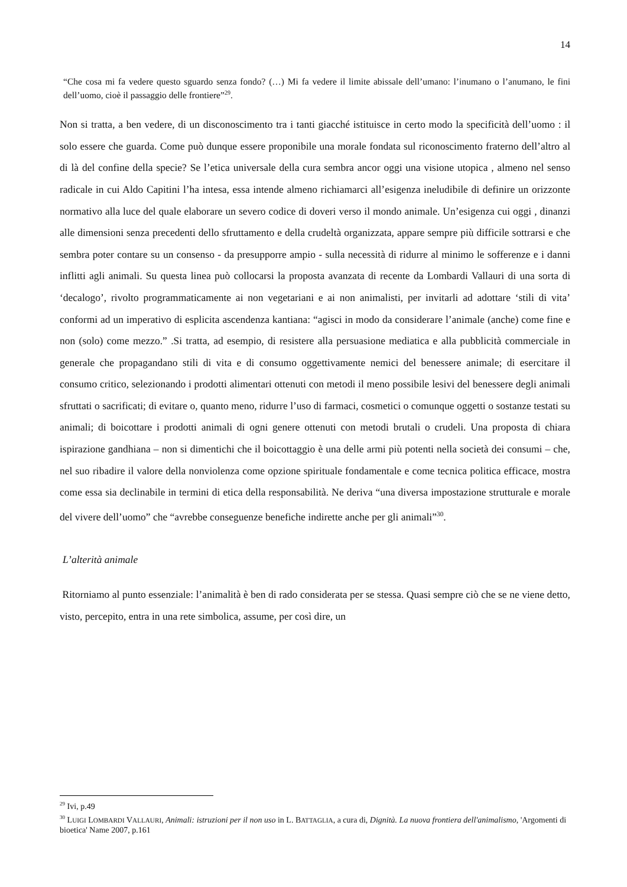14
“Che cosa mi fa vedere questo sguardo senza fondo? (…) Mi fa vedere il limite abissale dell’umano: l’inumano o l’anumano, le fini dell’uomo, cioè il passaggio delle frontiere”<sup>29</sup>.
Non si tratta, a ben vedere, di un disconoscimento tra i tanti giacché istituisce in certo modo la specificità dell’uomo : il solo essere che guarda. Come può dunque essere proponibile una morale fondata sul riconoscimento fraterno dell’altro al di là del confine della specie? Se l’etica universale della cura sembra ancor oggi una visione utopica , almeno nel senso radicale in cui Aldo Capitini l’ha intesa, essa intende almeno richiamarci all’esigenza ineludibile di definire un orizzonte normativo alla luce del quale elaborare un severo codice di doveri verso il mondo animale. Un’esigenza cui oggi , dinanzi alle dimensioni senza precedenti dello sfruttamento e della crudeltà organizzata, appare sempre più difficile sottrarsi e che sembra poter contare su un consenso - da presupporre ampio - sulla necessità di ridurre al minimo le sofferenze e i danni inflitti agli animali. Su questa linea può collocarsi la proposta avanzata di recente da Lombardi Vallauri di una sorta di ‘decalogo’, rivolto programmaticamente ai non vegetariani e ai non animalisti, per invitarli ad adottare ‘stili di vita’ conformi ad un imperativo di esplicita ascendenza kantiana: “agisci in modo da considerare l’animale (anche) come fine e non (solo) come mezzo.” .Si tratta, ad esempio, di resistere alla persuasione mediatica e alla pubblicità commerciale in generale che propagandano stili di vita e di consumo oggettivamente nemici del benessere animale; di esercitare il consumo critico, selezionando i prodotti alimentari ottenuti con metodi il meno possibile lesivi del benessere degli animali sfruttati o sacrificati; di evitare o, quanto meno, ridurre l’uso di farmaci, cosmetici o comunque oggetti o sostanze testati su animali; di boicottare i prodotti animali di ogni genere ottenuti con metodi brutali o crudeli. Una proposta di chiara ispirazione gandhiana – non si dimentichi che il boicottaggio è una delle armi più potenti nella società dei consumi – che, nel suo ribadire il valore della nonviolenza come opzione spirituale fondamentale e come tecnica politica efficace, mostra come essa sia declinabile in termini di etica della responsabilità. Ne deriva “una diversa impostazione strutturale e morale del vivere dell’uomo” che “avrebbe conseguenze benefiche indirette anche per gli animali”<sup>30</sup>.
L’alterità animale
Ritorniamo al punto essenziale: l’animalità è ben di rado considerata per se stessa. Quasi sempre ciò che se ne viene detto, visto, percepito, entra in una rete simbolica, assume, per così dire, un
<sup>29</sup> Ivi, p.49
<sup>30</sup> LUIGI LOMBARDI VALLAURI, Animali: istruzioni per il non uso in L. BATTAGLIA, a cura di, Dignità. La nuova frontiera dell'animalismo, 'Argomenti di bioetica' Name 2007, p.161